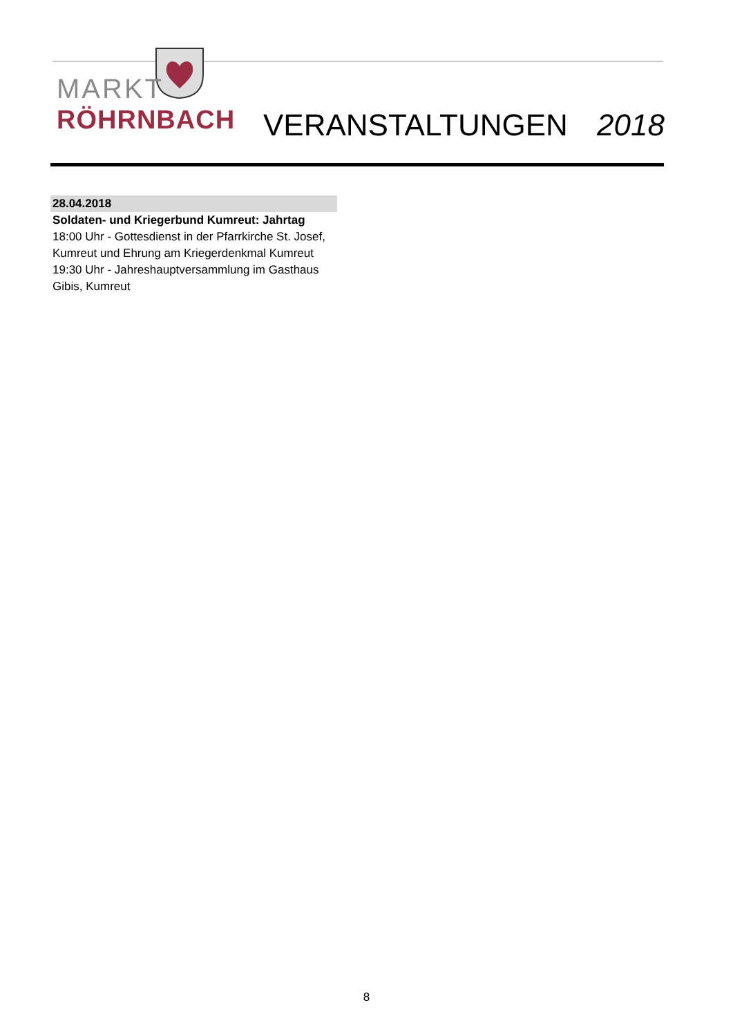MARKT
RÖHRNBACH
VERANSTALTUNGEN 2018
28.04.2018
Soldaten- und Kriegerbund Kumreut: Jahrtag
18:00 Uhr - Gottesdienst in der Pfarrkirche St. Josef, Kumreut und Ehrung am Kriegerdenkmal Kumreut
19:30 Uhr - Jahreshauptversammlung im Gasthaus Gibis, Kumreut
8